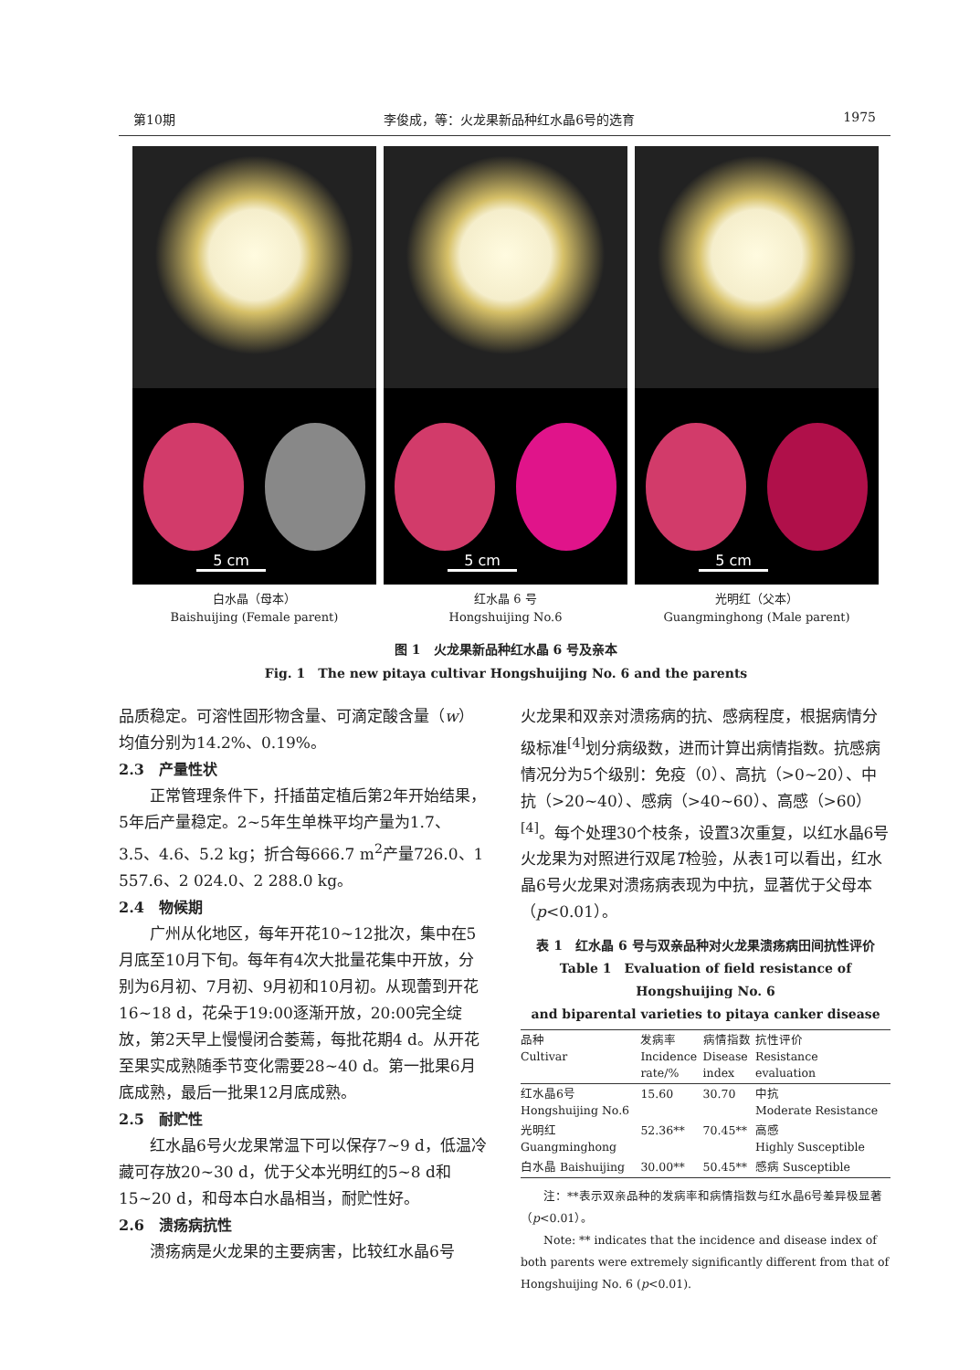第10期 李俊成，等：火龙果新品种红水晶6号的选育 1975
5 cm
5 cm
5 cm
白水晶（母本）
Baishuijing (Female parent)
红水晶 6 号
Hongshuijing No.6
光明红（父本）
Guangminghong (Male parent)
图 1　火龙果新品种红水晶 6 号及亲本
Fig. 1　The new pitaya cultivar Hongshuijing No. 6 and the parents
品质稳定。可溶性固形物含量、可滴定酸含量（w）均值分别为14.2%、0.19%。
2.3　产量性状
正常管理条件下，扦插苗定植后第2年开始结果，5年后产量稳定。2~5年生单株平均产量为1.7、3.5、4.6、5.2 kg；折合每666.7 m<sup>2</sup>产量726.0、1 557.6、2 024.0、2 288.0 kg。
2.4　物候期
广州从化地区，每年开花10~12批次，集中在5月底至10月下旬。每年有4次大批量花集中开放，分别为6月初、7月初、9月初和10月初。从现蕾到开花16~18 d，花朵于19:00逐渐开放，20:00完全绽放，第2天早上慢慢闭合萎蔫，每批花期4 d。从开花至果实成熟随季节变化需要28~40 d。第一批果6月底成熟，最后一批果12月底成熟。
2.5　耐贮性
红水晶6号火龙果常温下可以保存7~9 d，低温冷藏可存放20~30 d，优于父本光明红的5~8 d和15~20 d，和母本白水晶相当，耐贮性好。
2.6　溃疡病抗性
溃疡病是火龙果的主要病害，比较红水晶6号
火龙果和双亲对溃疡病的抗、感病程度，根据病情分级标准<sup>[4]</sup>划分病级数，进而计算出病情指数。抗感病情况分为5个级别：免疫（0）、高抗（>0~20）、中抗（>20~40）、感病（>40~60）、高感（>60）<sup>[4]</sup>。每个处理30个枝条，设置3次重复，以红水晶6号火龙果为对照进行双尾T检验，从表1可以看出，红水晶6号火龙果对溃疡病表现为中抗，显著优于父母本（p<0.01）。
表 1　红水晶 6 号与双亲品种对火龙果溃疡病田间抗性评价
Table 1　Evaluation of field resistance of Hongshuijing No. 6
and biparental varieties to pitaya canker disease
| 品种 Cultivar | 发病率 Incidence rate/% | 病情指数 Disease index | 抗性评价 Resistance evaluation |
| --- | --- | --- | --- |
| 红水晶6号 Hongshuijing No.6 | 15.60 | 30.70 | 中抗 Moderate Resistance |
| 光明红 Guangminghong | 52.36** | 70.45** | 高感 Highly Susceptible |
| 白水晶 Baishuijing | 30.00** | 50.45** | 感病 Susceptible |
注：**表示双亲品种的发病率和病情指数与红水晶6号差异极显著（p<0.01）。
Note: ** indicates that the incidence and disease index of both parents were extremely significantly different from that of Hongshuijing No. 6 (p<0.01).